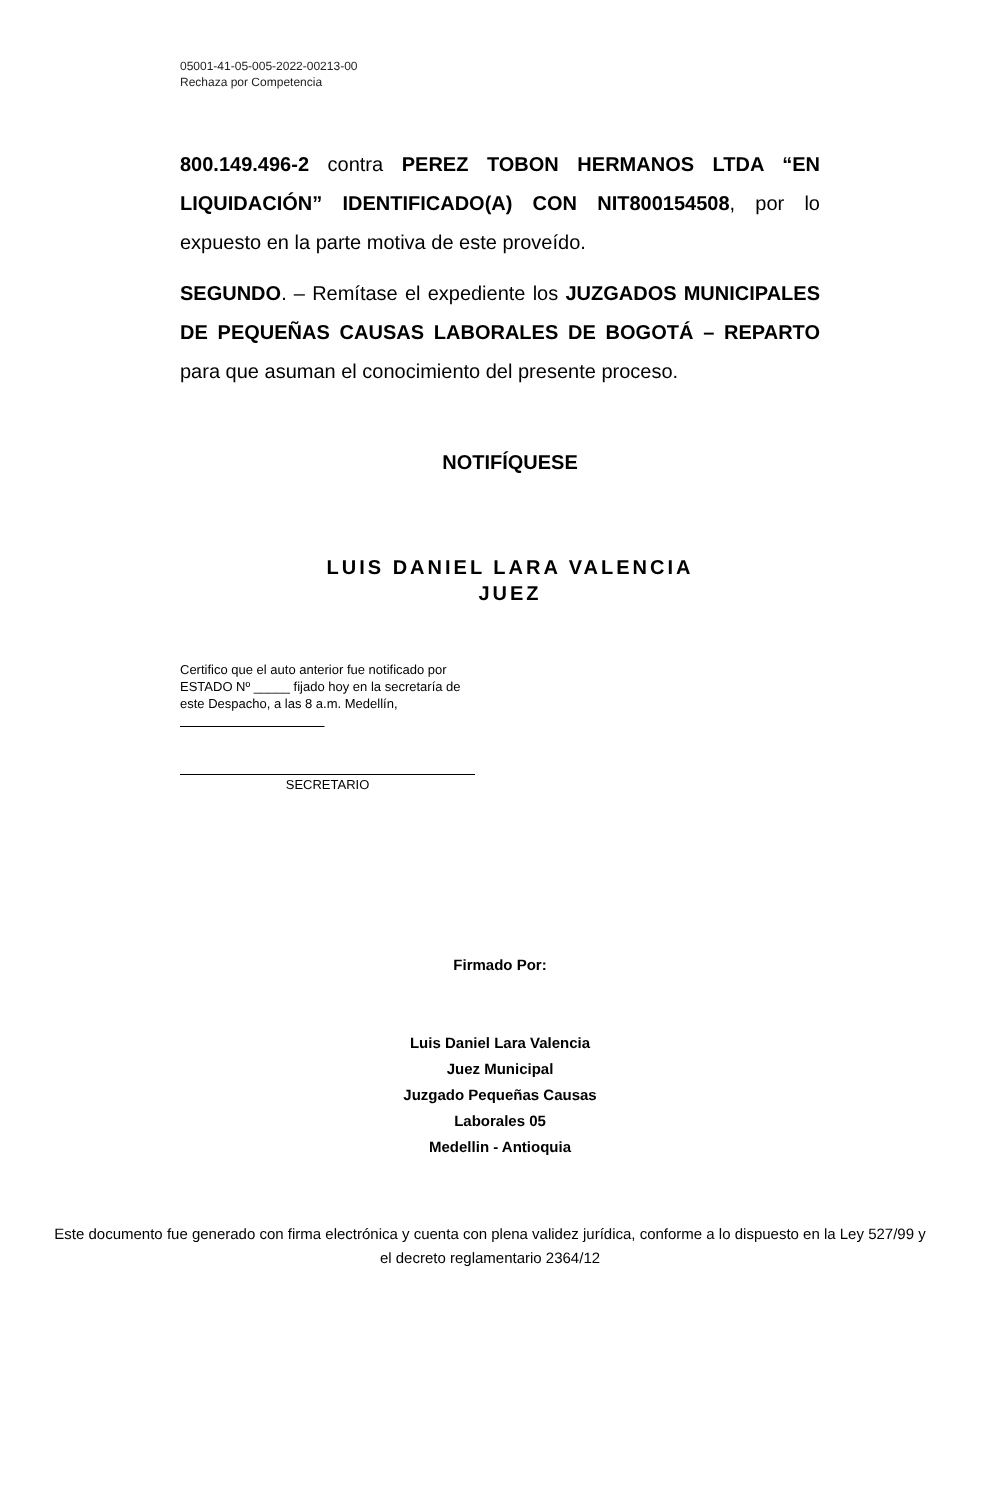05001-41-05-005-2022-00213-00
Rechaza por Competencia
800.149.496-2 contra PEREZ TOBON HERMANOS LTDA “EN LIQUIDACIÓN” IDENTIFICADO(A) CON NIT800154508, por lo expuesto en la parte motiva de este proveído.
SEGUNDO. – Remítase el expediente los JUZGADOS MUNICIPALES DE PEQUEÑAS CAUSAS LABORALES DE BOGOTÁ – REPARTO para que asuman el conocimiento del presente proceso.
NOTIFÍQUESE
LUIS DANIEL LARA VALENCIA
JUEZ
Certifico que el auto anterior fue notificado por ESTADO Nº _____ fijado hoy en la secretaría de este Despacho, a las 8 a.m. Medellín,
SECRETARIO
Firmado Por:
Luis Daniel Lara Valencia
Juez Municipal
Juzgado Pequeñas Causas
Laborales 05
Medellin - Antioquia
Este documento fue generado con firma electrónica y cuenta con plena validez jurídica, conforme a lo dispuesto en la Ley 527/99 y el decreto reglamentario 2364/12